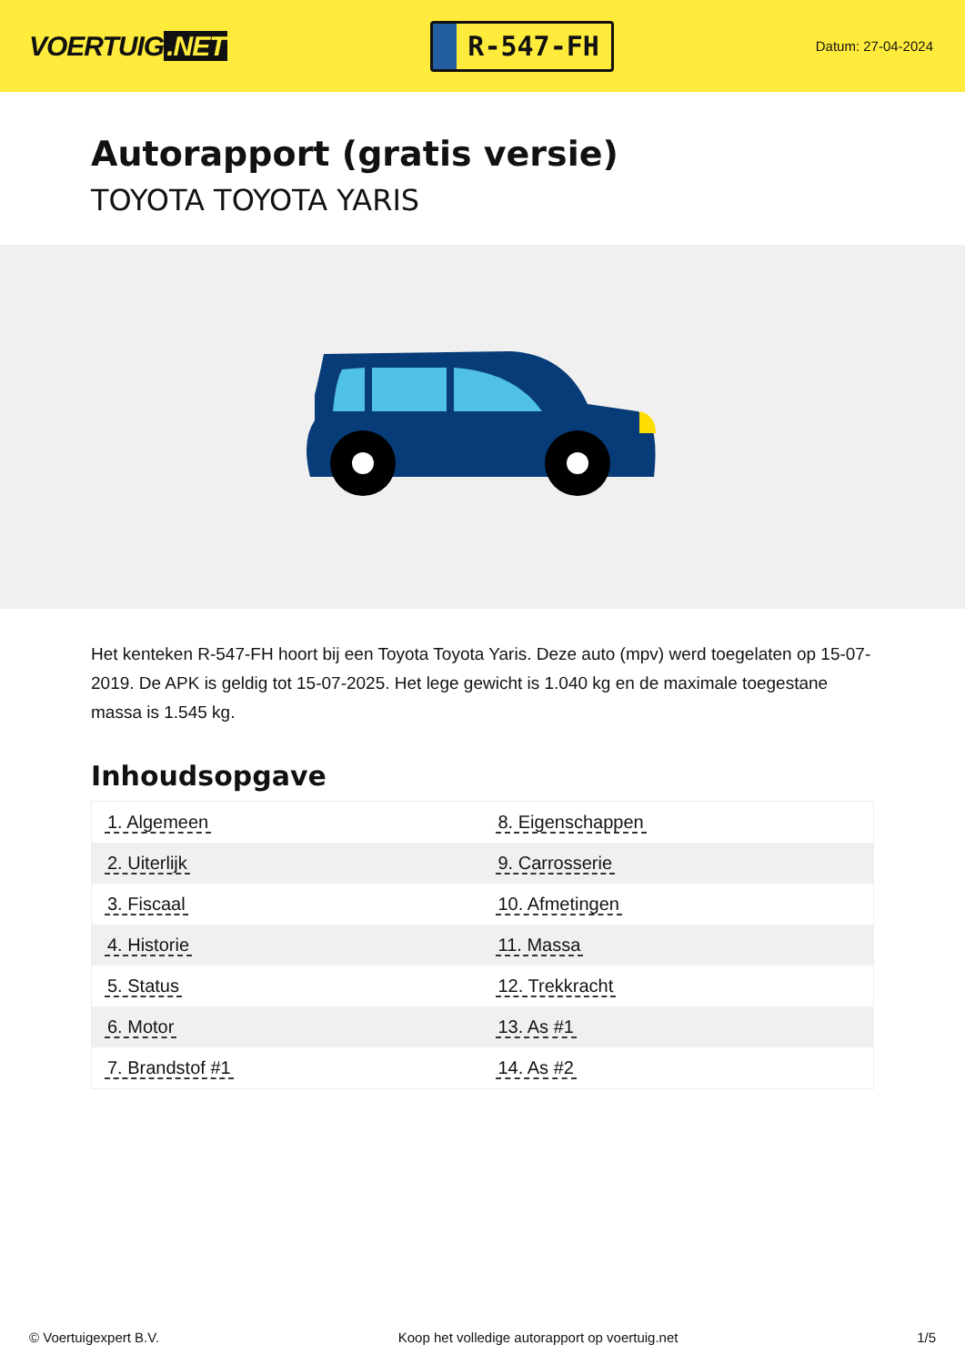VOERTUIG.NET
R-547-FH
Datum: 27-04-2024
Autorapport (gratis versie)
TOYOTA TOYOTA YARIS
Het kenteken R-547-FH hoort bij een Toyota Toyota Yaris. Deze auto (mpv) werd toegelaten op 15-07-2019. De APK is geldig tot 15-07-2025. Het lege gewicht is 1.040 kg en de maximale toegestane massa is 1.545 kg.
Inhoudsopgave
| 1. Algemeen | 8. Eigenschappen |
| 2. Uiterlijk | 9. Carrosserie |
| 3. Fiscaal | 10. Afmetingen |
| 4. Historie | 11. Massa |
| 5. Status | 12. Trekkracht |
| 6. Motor | 13. As #1 |
| 7. Brandstof #1 | 14. As #2 |
© Voertuigexpert B.V. Koop het volledige autorapport op voertuig.net 1/5